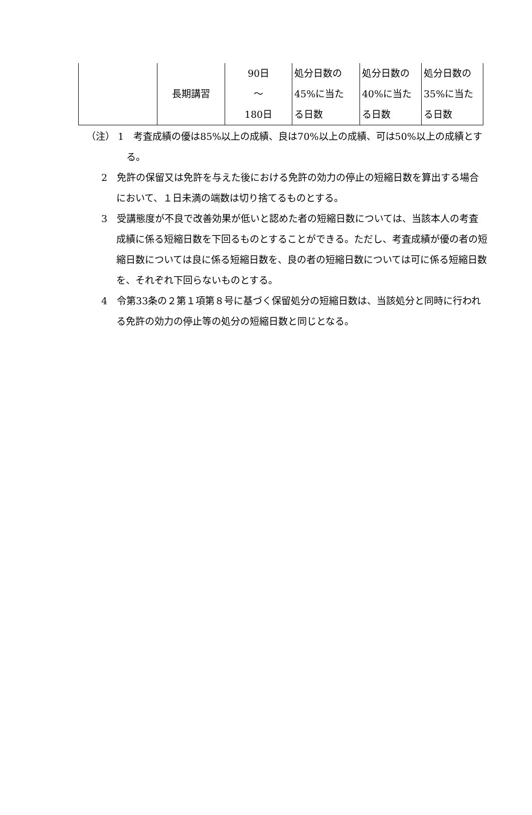| | 長期講習 | 90日 ～ 180日 | 処分日数の 45%に当た る日数 | 処分日数の 40%に当た る日数 | 処分日数の 35%に当た る日数 |
（注） 1　考査成績の優は85%以上の成績、良は70%以上の成績、可は50%以上の成績とする。
2　免許の保留又は免許を与えた後における免許の効力の停止の短縮日数を算出する場合において、１日未満の端数は切り捨てるものとする。
3　受講態度が不良で改善効果が低いと認めた者の短縮日数については、当該本人の考査成績に係る短縮日数を下回るものとすることができる。ただし、考査成績が優の者の短縮日数については良に係る短縮日数を、良の者の短縮日数については可に係る短縮日数を、それぞれ下回らないものとする。
4　令第33条の２第１項第８号に基づく保留処分の短縮日数は、当該処分と同時に行われる免許の効力の停止等の処分の短縮日数と同じとなる。